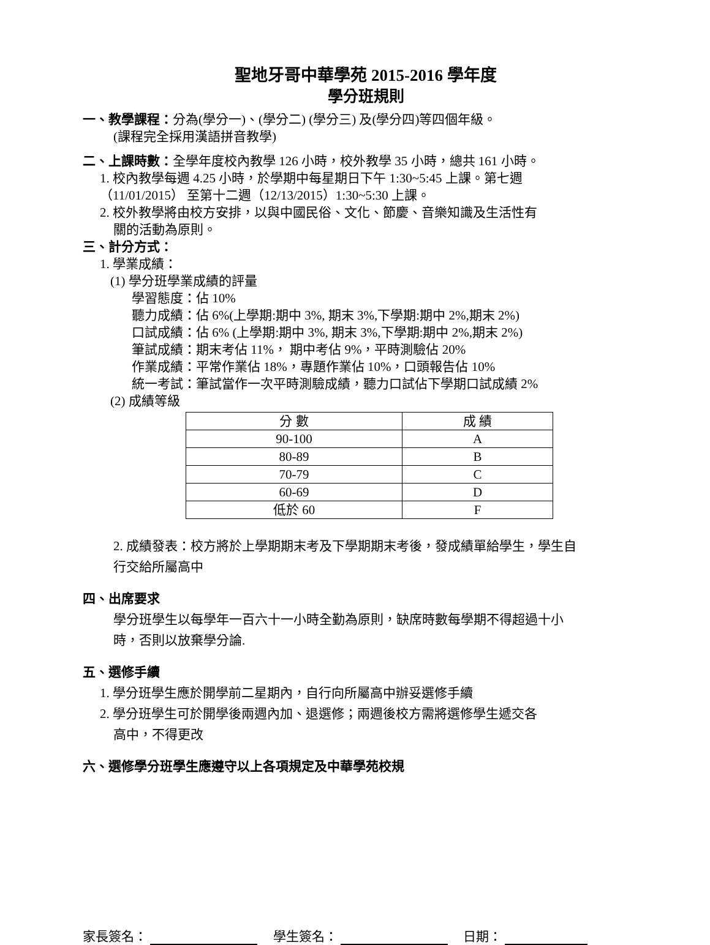聖地牙哥中華學苑 2015-2016 學年度
學分班規則
一、教學課程：分為(學分一)、(學分二) (學分三) 及(學分四)等四個年級。
(課程完全採用漢語拼音教學)
二、上課時數：全學年度校內教學 126 小時，校外教學 35 小時，總共 161 小時。
1. 校內教學每週 4.25 小時，於學期中每星期日下午 1:30~5:45 上課。第七週
（11/01/2015） 至第十二週（12/13/2015）1:30~5:30 上課。
2. 校外教學將由校方安排，以與中國民俗、文化、節慶、音樂知識及生活性有
關的活動為原則。
三、計分方式：
1. 學業成績：
(1) 學分班學業成績的評量
學習態度：佔 10%
聽力成績：佔 6%(上學期:期中 3%, 期末 3%,下學期:期中 2%,期末 2%)
口試成績：佔 6% (上學期:期中 3%, 期末 3%,下學期:期中 2%,期末 2%)
筆試成績：期末考佔 11%， 期中考佔 9%，平時測驗佔 20%
作業成績：平常作業佔 18%，專題作業佔 10%，口頭報告佔 10%
統一考試：筆試當作一次平時測驗成績，聽力口試佔下學期口試成績 2%
(2) 成績等級
| 分 數 | 成 績 |
| --- | --- |
| 90-100 | A |
| 80-89 | B |
| 70-79 | C |
| 60-69 | D |
| 低於 60 | F |
2. 成績發表：校方將於上學期期末考及下學期期末考後，發成績單給學生，學生自
行交給所屬高中
四、出席要求
學分班學生以每學年一百六十一小時全勤為原則，缺席時數每學期不得超過十小
時，否則以放棄學分論.
五、選修手續
1. 學分班學生應於開學前二星期內，自行向所屬高中辦妥選修手續
2. 學分班學生可於開學後兩週內加、退選修；兩週後校方需將選修學生遞交各
高中，不得更改
六、選修學分班學生應遵守以上各項規定及中華學苑校規
家長簽名： 學生簽名： 日期：